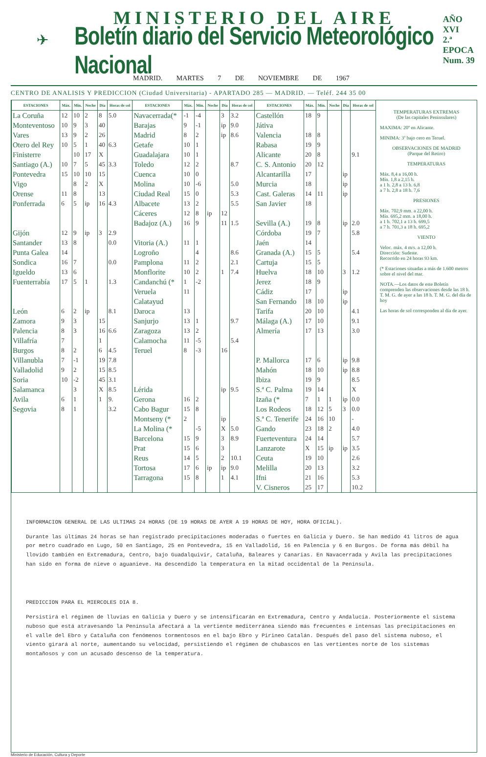✈
MINISTERIO DEL AIRE
Boletín diario del Servicio Meteorológico Nacional
AÑO XVI
2.ª EPOCA
Num. 39
MADRID. MARTES 7 DE NOVIEMBRE DE 1967
CENTRO DE ANALISIS Y PREDICCION (Ciudad Universitaria) - APARTADO 285 — MADRID. — Teléf. 244 35 00
| ESTACIONES | Máx. | Mín. | Noche | Día | Horas de sol | ESTACIONES | Máx. | Mín. | Noche | Día | Horas de sol | ESTACIONES | Máx. | Mín. | Noche | Día | Horas de sol |
| --- | --- | --- | --- | --- | --- | --- | --- | --- | --- | --- | --- | --- | --- | --- | --- | --- | --- |
| La Coruña | 12 | 10 | 2 | 8 | 5.0 | Navacerrada(* | -1 | -4 | | 3 | 3.2 | Castellón | 18 | 9 | | | |
| Monteventoso | 10 | 9 | 3 | 40 | | Barajas | 9 | -1 | | ip | 9.0 | Játiva | | | | | |
| Vares | 13 | 9 | 2 | 26 | | Madrid | 8 | 2 | | ip | 8.6 | Valencia | 18 | 8 | | | |
| Otero del Rey | 10 | 5 | 1 | 40 | 6.3 | Getafe | 10 | 1 | | | | Rabasa | 19 | 9 | | | |
| Finisterre | | 10 | 17 | X | | Guadalajara | 10 | 1 | | | | Alicante | 20 | 8 | | | 9.1 |
| Santiago (A.) | 10 | 7 | 5 | 45 | 3.3 | Toledo | 12 | 2 | | | 8.7 | C. S. Antonio | 20 | 12 | | | |
| Pontevedra | 15 | 10 | 10 | 15 | | Cuenca | 10 | 0 | | | | Alcantarilla | 17 | | | ip | |
| Vigo | | 8 | 2 | X | | Molina | 10 | -6 | | | 5.0 | Murcia | 18 | | | ip | |
| Orense | 11 | 8 | | 13 | | Ciudad Real | 15 | 0 | | | 5.3 | Cast. Galeras | 14 | 11 | | ip | |
| Ponferrada | 6 | 5 | ip | 16 | 4.3 | Albacete | 13 | 2 | | | 5.5 | San Javier | 18 | | | | |
| | | | | | | Cáceres | 12 | 8 | ip | 12 | | | | | | | |
| | | | | | | Badajoz (A.) | 16 | 9 | | 11 | 1.5 | Sevilla (A.) | 19 | 8 | | ip | 2.0 |
| Gijón | 12 | 9 | ip | 3 | 2.9 | | | | | | | Córdoba | 19 | 7 | | | 5.8 |
| Santander | 13 | 8 | | | 0.0 | Vitoria (A.) | 11 | 1 | | | | Jaén | 14 | | | | |
| Punta Galea | 14 | | | | | Logroño | | 4 | | | 8.6 | Granada (A.) | 15 | 5 | | | 5.4 |
| Sondica | 16 | 7 | | | 0.0 | Pamplona | 11 | 2 | | | 2.1 | Cartuja | 15 | 5 | | | |
| Igueldo | 13 | 6 | | | | Monflorite | 10 | 2 | | 1 | 7.4 | Huelva | 18 | 10 | | 3 | 1.2 |
| Fuenterrabía | 17 | 5 | 1 | | 1.3 | Candanchú (* | 1 | -2 | | | | Jerez | 18 | 9 | | | |
| | | | | | | Veruela | 11 | | | | | Cádiz | 17 | | | ip | |
| | | | | | | Calatayud | | | | | | San Fernando | 18 | 10 | | ip | |
| León | 6 | 2 | ip | | 8.1 | Daroca | 13 | | | | | Tarifa | 20 | 10 | | | 4.1 |
| Zamora | 9 | 3 | | 15 | | Sanjurjo | 13 | 1 | | | 9.7 | Málaga (A.) | 17 | 10 | | | 9.1 |
| Palencia | 8 | 3 | | 16 | 6.6 | Zaragoza | 13 | 2 | | | | Almería | 17 | 13 | | | 3.0 |
| Villafría | 7 | | | 1 | | Calamocha | 11 | -5 | | | 5.4 | | | | | | |
| Burgos | 8 | 2 | | 6 | 4.5 | Teruel | 8 | -3 | | 16 | | | | | | | |
| Villanubla | 7 | -1 | | 19 | 7.8 | | | | | | | P. Mallorca | 17 | 6 | | ip | 9.8 |
| Valladolid | 9 | 2 | | 15 | 8.5 | | | | | | | Mahón | 18 | 10 | | ip | 8.8 |
| Soria | 10 | -2 | | 45 | 3.1 | | | | | | | Ibiza | 19 | 9 | | | 8.5 |
| Salamanca | | 3 | | X | 8.5 | Lérida | | | | ip | 9.5 | S.ª C. Palma | 19 | 14 | | | X |
| Avila | 6 | 1 | | 1 | 9. | Gerona | 16 | 2 | | | | Izaña (* | 7 | 1 | 1 | ip | 0.0 |
| Segovia | 8 | 1 | | | 3.2 | Cabo Bagur | 15 | 8 | | | | Los Rodeos | 18 | 12 | 5 | 3 | 0.0 |
| | | | | | | Montseny (* | 2 | | | ip | | S.ª C. Tenerife | 24 | 16 | 10 | | - |
| | | | | | | La Molina (* | | -5 | | X | 5.0 | Gando | 23 | 18 | 2 | | 4.0 |
| | | | | | | Barcelona | 15 | 9 | | 3 | 8.9 | Fuerteventura | 24 | 14 | | | 5.7 |
| | | | | | | Prat | 15 | 6 | | 3 | | Lanzarote | X | 15 | ip | ip | 3.5 |
| | | | | | | Reus | 14 | 5 | | 2 | 10.1 | Ceuta | 19 | 10 | | | 2.6 |
| | | | | | | Tortosa | 17 | 6 | ip | ip | 9.0 | Melilla | 20 | 13 | | | 3.2 |
| | | | | | | Tarragona | 15 | 8 | | 1 | 4.1 | Ifni | 21 | 16 | | | 5.3 |
| | | | | | | | | | | | | V. Cisneros | 25 | 17 | | | 10.2 |
TEMPERATURAS EXTREMAS
(De las capitales Peninsulares)
MAXIMA: 20º en Alicante.
MINIMA: 3º bajo cero en Teruel.
OBSERVACIONES DE MADRID
(Parque del Retiro)
TEMPERATURAS
Máx. 8,4 a 16,00 h.
Mín. 1,8 a 2,15 h.
a 1 h. 2,8 a 13 h. 6,8
a 7 h. 2,8 a 18 h. 7,6
PRESIONES
Máx. 702,9 mm. a 22,00 h.
Mín. 695,2 mm. a 18,00 h.
a 1 h. 702,1 a 13 h. 699,5
a 7 h. 701,3 a 18 h. 695,2
VIENTO
Veloc. máx. 4 m/s. a 12,00 h.
Dirección: Sudeste.
Recorrido en 24 horas 93 km.
(* Estaciones situadas a más de 1.600 metros sobre el nivel del mar.
NOTA.—Los datos de este Boletín comprenden las observaciones desde las 18 h. T. M. G. de ayer a las 18 h. T. M. G. del día de hoy
Las horas de sol corresponden al día de ayer.
INFORMACION GENERAL DE LAS ULTIMAS 24 HORAS (DE 19 HORAS DE AYER A 19 HORAS DE HOY, HORA OFICIAL).
Durante las últimas 24 horas se han registrado precipitaciones moderadas o fuertes en Galicia y Duero. Se han medido 41 litros de agua por metro cuadrado en Lugo, 50 en Santiago, 25 en Pontevedra, 15 en Valladolid, 16 en Palencia y 6 en Burgos. De forma más débil ha llovido también en Extremadura, Centro, bajo Guadalquivir, Cataluña, Baleares y Canarias. En Navacerrada y Avila las precipitaciones han sido en forma de nieve o aguanieve. Ha descendido la temperatura en la mitad occidental de la Península.
PREDICCION PARA EL MIERCOLES DIA 8.
Persistirá el régimen de lluvias en Galicia y Duero y se intensificarán en Extremadura, Centro y Andalucía. Posteriormente el sistema nuboso que está atravesando la Península afectará a la vertiente mediterránea siendo más frecuentes e intensas las precipitaciones en el valle del Ebro y Cataluña con fenómenos tormentosos en el bajo Ebro y Pirineo Catalán. Después del paso del sistema nuboso, el viento girará al norte, aumentando su velocidad, persistiendo el régimen de chubascos en las vertientes norte de los sistemas montañosos y con un acusado descenso de la temperatura.
Ministerio de Educación, Cultura y Deporte